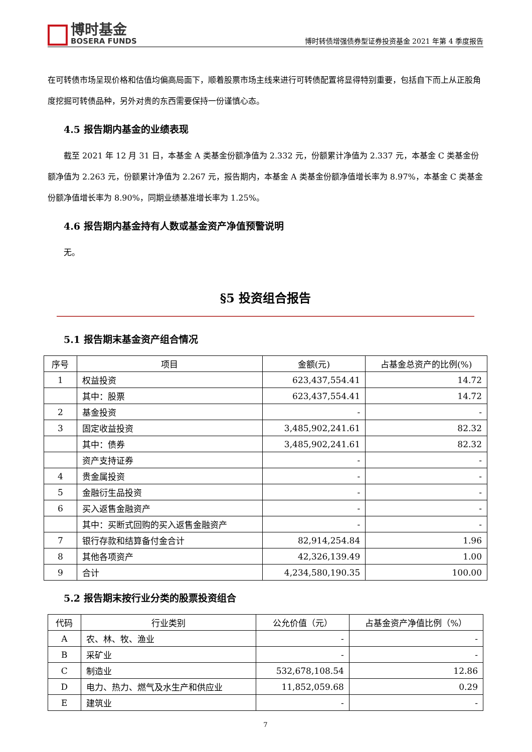博时基金
BOSERA FUNDS
博时转债增强债券型证券投资基金 2021 年第 4 季度报告
在可转债市场呈现价格和估值均偏高局面下，顺着股票市场主线来进行可转债配置将显得特别重要，包括自下而上从正股角度挖掘可转债品种，另外对贵的东西需要保持一份谨慎心态。
4.5 报告期内基金的业绩表现
截至 2021 年 12 月 31 日，本基金 A 类基金份额净值为 2.332 元，份额累计净值为 2.337 元，本基金 C 类基金份额净值为 2.263 元，份额累计净值为 2.267 元，报告期内，本基金 A 类基金份额净值增长率为 8.97%，本基金 C 类基金份额净值增长率为 8.90%，同期业绩基准增长率为 1.25%。
4.6 报告期内基金持有人数或基金资产净值预警说明
无。
§5 投资组合报告
5.1 报告期末基金资产组合情况
| 序号 | 项目 | 金额(元) | 占基金总资产的比例(%) |
| --- | --- | --- | --- |
| 1 | 权益投资 | 623,437,554.41 | 14.72 |
| | 其中：股票 | 623,437,554.41 | 14.72 |
| 2 | 基金投资 | - | - |
| 3 | 固定收益投资 | 3,485,902,241.61 | 82.32 |
| | 其中：债券 | 3,485,902,241.61 | 82.32 |
| | 资产支持证券 | - | - |
| 4 | 贵金属投资 | - | - |
| 5 | 金融衍生品投资 | - | - |
| 6 | 买入返售金融资产 | - | - |
| | 其中：买断式回购的买入返售金融资产 | - | - |
| 7 | 银行存款和结算备付金合计 | 82,914,254.84 | 1.96 |
| 8 | 其他各项资产 | 42,326,139.49 | 1.00 |
| 9 | 合计 | 4,234,580,190.35 | 100.00 |
5.2 报告期末按行业分类的股票投资组合
| 代码 | 行业类别 | 公允价值（元） | 占基金资产净值比例（%） |
| --- | --- | --- | --- |
| A | 农、林、牧、渔业 | - | - |
| B | 采矿业 | - | - |
| C | 制造业 | 532,678,108.54 | 12.86 |
| D | 电力、热力、燃气及水生产和供应业 | 11,852,059.68 | 0.29 |
| E | 建筑业 | - | - |
7